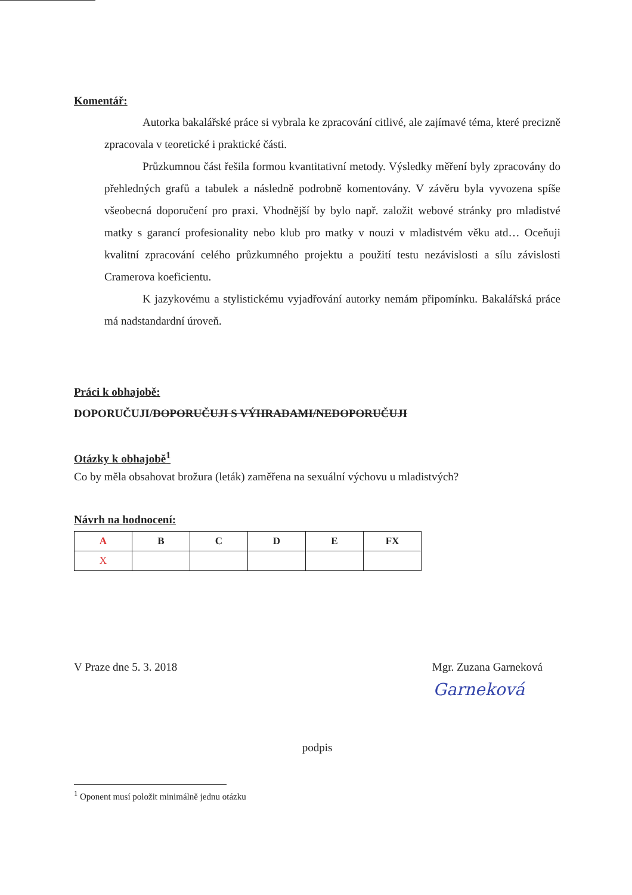Komentář:
Autorka bakalářské práce si vybrala ke zpracování citlivé, ale zajímavé téma, které precizně zpracovala v teoretické i praktické části.
Průzkumnou část řešila formou kvantitativní metody. Výsledky měření byly zpracovány do přehledných grafů a tabulek a následně podrobně komentovány. V závěru byla vyvozena spíše všeobecná doporučení pro praxi. Vhodnější by bylo např. založit webové stránky pro mladistvé matky s garancí profesionality nebo klub pro matky v nouzi v mladistvém věku atd… Oceňuji kvalitní zpracování celého průzkumného projektu a použití testu nezávislosti a sílu závislosti Cramerova koeficientu.
K jazykovému a stylistickému vyjadřování autorky nemám připomínku. Bakalářská práce má nadstandardní úroveň.
Práci k obhajobě:
DOPORUČUJI/DOPORUČUJI S VÝHRADAMI/NEDOPORUČUJI
Otázky k obhajobě<sup>1</sup>
Co by měla obsahovat brožura (leták) zaměřena na sexuální výchovu u mladistvých?
Návrh na hodnocení:
| A | B | C | D | E | FX |
| --- | --- | --- | --- | --- | --- |
| X | | | | | |
V Praze dne 5. 3. 2018 Mgr. Zuzana Garneková
Garneková
podpis
<sup>1</sup> Oponent musí položit minimálně jednu otázku